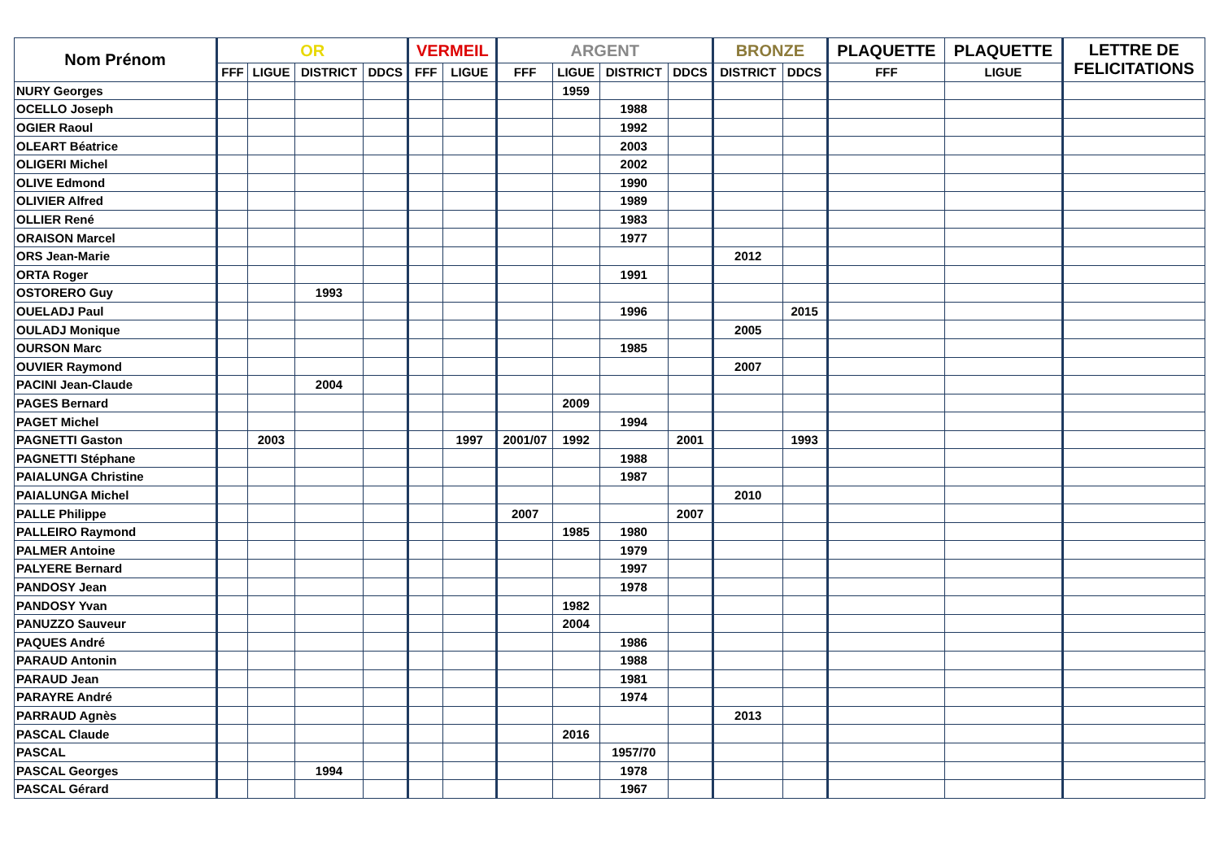| Nom Prénom | OR | | | | VERMEIL | | ARGENT | | | | BRONZE | | PLAQUETTE | PLAQUETTE | LETTRE DE FELICITATIONS |
| --- | --- | --- | --- | --- | --- | --- | --- | --- | --- | --- | --- | --- | --- | --- | --- |
| | FFF | LIGUE | DISTRICT | DDCS | FFF | LIGUE | FFF | LIGUE | DISTRICT | DDCS | DISTRICT | DDCS | FFF | LIGUE | |
| NURY Georges | | | | | | | | 1959 | | | | | | | |
| OCELLO Joseph | | | | | | | | | 1988 | | | | | | |
| OGIER Raoul | | | | | | | | | 1992 | | | | | | |
| OLEART Béatrice | | | | | | | | | 2003 | | | | | | |
| OLIGERI Michel | | | | | | | | | 2002 | | | | | | |
| OLIVE Edmond | | | | | | | | | 1990 | | | | | | |
| OLIVIER Alfred | | | | | | | | | 1989 | | | | | | |
| OLLIER René | | | | | | | | | 1983 | | | | | | |
| ORAISON Marcel | | | | | | | | | 1977 | | | | | | |
| ORS Jean-Marie | | | | | | | | | | | 2012 | | | | |
| ORTA Roger | | | | | | | | | 1991 | | | | | | |
| OSTORERO Guy | | | 1993 | | | | | | | | | | | | |
| OUELADJ Paul | | | | | | | | | 1996 | | | 2015 | | | |
| OULADJ Monique | | | | | | | | | | | 2005 | | | | |
| OURSON Marc | | | | | | | | | 1985 | | | | | | |
| OUVIER Raymond | | | | | | | | | | | 2007 | | | | |
| PACINI Jean-Claude | | | 2004 | | | | | | | | | | | | |
| PAGES Bernard | | | | | | | | 2009 | | | | | | | |
| PAGET Michel | | | | | | | | | 1994 | | | | | | |
| PAGNETTI Gaston | | 2003 | | | | 1997 | 2001/07 | 1992 | | 2001 | | 1993 | | | |
| PAGNETTI Stéphane | | | | | | | | | 1988 | | | | | | |
| PAIALUNGA Christine | | | | | | | | | 1987 | | | | | | |
| PAIALUNGA Michel | | | | | | | | | | | 2010 | | | | |
| PALLE Philippe | | | | | | | 2007 | | | 2007 | | | | | |
| PALLEIRO Raymond | | | | | | | | 1985 | 1980 | | | | | | |
| PALMER Antoine | | | | | | | | | 1979 | | | | | | |
| PALYERE Bernard | | | | | | | | | 1997 | | | | | | |
| PANDOSY Jean | | | | | | | | | 1978 | | | | | | |
| PANDOSY Yvan | | | | | | | | 1982 | | | | | | | |
| PANUZZO Sauveur | | | | | | | | 2004 | | | | | | | |
| PAQUES André | | | | | | | | | 1986 | | | | | | |
| PARAUD Antonin | | | | | | | | | 1988 | | | | | | |
| PARAUD Jean | | | | | | | | | 1981 | | | | | | |
| PARAYRE André | | | | | | | | | 1974 | | | | | | |
| PARRAUD Agnès | | | | | | | | | | | 2013 | | | | |
| PASCAL Claude | | | | | | | | 2016 | | | | | | | |
| PASCAL | | | | | | | | | 1957/70 | | | | | | |
| PASCAL Georges | | | 1994 | | | | | | 1978 | | | | | | |
| PASCAL Gérard | | | | | | | | | 1967 | | | | | | |